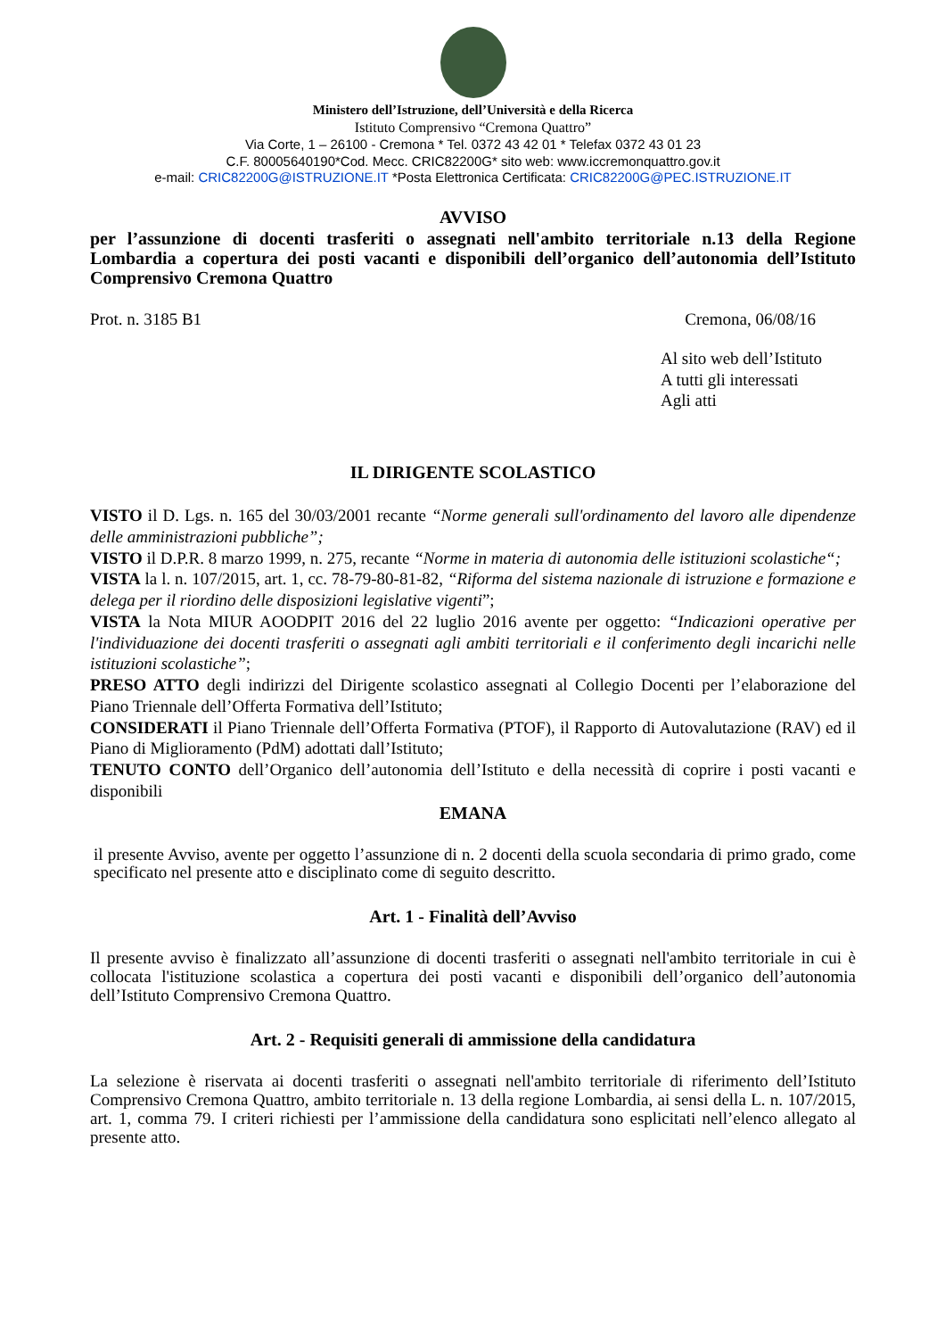Ministero dell’Istruzione, dell’Università e della Ricerca
Istituto Comprensivo “Cremona Quattro”
Via Corte, 1 – 26100 - Cremona * Tel. 0372 43 42 01 * Telefax 0372 43 01 23
C.F. 80005640190*Cod. Mecc. CRIC82200G* sito web: www.iccremonquattro.gov.it
e-mail: CRIC82200G@ISTRUZIONE.IT *Posta Elettronica Certificata: CRIC82200G@PEC.ISTRUZIONE.IT
AVVISO
per l’assunzione di docenti trasferiti o assegnati nell'ambito territoriale n.13 della Regione Lombardia a copertura dei posti vacanti e disponibili dell’organico dell’autonomia dell’Istituto Comprensivo Cremona Quattro
Prot. n. 3185 B1 Cremona, 06/08/16
Al sito web dell’Istituto
A tutti gli interessati
Agli atti
IL DIRIGENTE SCOLASTICO
VISTO il D. Lgs. n. 165 del 30/03/2001 recante “Norme generali sull'ordinamento del lavoro alle dipendenze delle amministrazioni pubbliche”;
VISTO il D.P.R. 8 marzo 1999, n. 275, recante “Norme in materia di autonomia delle istituzioni scolastiche“;
VISTA la l. n. 107/2015, art. 1, cc. 78-79-80-81-82, “Riforma del sistema nazionale di istruzione e formazione e delega per il riordino delle disposizioni legislative vigenti”;
VISTA la Nota MIUR AOODPIT 2016 del 22 luglio 2016 avente per oggetto: “Indicazioni operative per l'individuazione dei docenti trasferiti o assegnati agli ambiti territoriali e il conferimento degli incarichi nelle istituzioni scolastiche”;
PRESO ATTO degli indirizzi del Dirigente scolastico assegnati al Collegio Docenti per l’elaborazione del Piano Triennale dell’Offerta Formativa dell’Istituto;
CONSIDERATI il Piano Triennale dell’Offerta Formativa (PTOF), il Rapporto di Autovalutazione (RAV) ed il Piano di Miglioramento (PdM) adottati dall’Istituto;
TENUTO CONTO dell’Organico dell’autonomia dell’Istituto e della necessità di coprire i posti vacanti e disponibili
EMANA
il presente Avviso, avente per oggetto l’assunzione di n. 2 docenti della scuola secondaria di primo grado, come specificato nel presente atto e disciplinato come di seguito descritto.
Art. 1 - Finalità dell’Avviso
Il presente avviso è finalizzato all’assunzione di docenti trasferiti o assegnati nell'ambito territoriale in cui è collocata l'istituzione scolastica a copertura dei posti vacanti e disponibili dell’organico dell’autonomia dell’Istituto Comprensivo Cremona Quattro.
Art. 2 - Requisiti generali di ammissione della candidatura
La selezione è riservata ai docenti trasferiti o assegnati nell'ambito territoriale di riferimento dell’Istituto Comprensivo Cremona Quattro, ambito territoriale n. 13 della regione Lombardia, ai sensi della L. n. 107/2015, art. 1, comma 79. I criteri richiesti per l’ammissione della candidatura sono esplicitati nell’elenco allegato al presente atto.